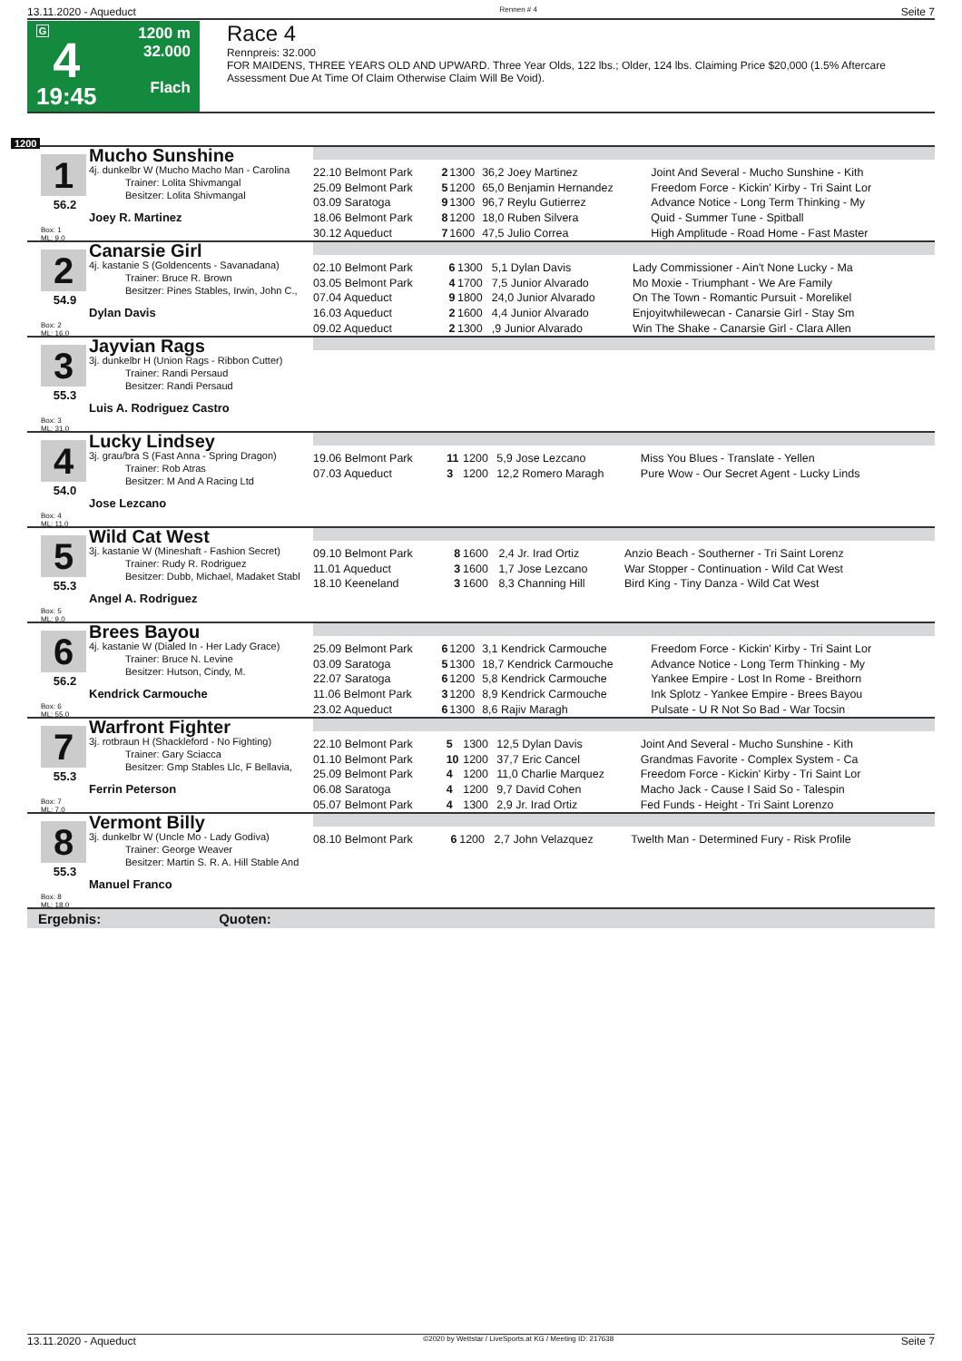13.11.2020 - Aqueduct Rennen # 4 Seite 7
G
4
19:45
1200 m
32.000
Flach
Race 4
Rennpreis: 32.000
FOR MAIDENS, THREE YEARS OLD AND UPWARD. Three Year Olds, 122 lbs.; Older, 124 lbs. Claiming Price $20,000 (1.5% Aftercare Assessment Due At Time Of Claim Otherwise Claim Will Be Void).
1200
1
56.2
Box: 1
ML: 9,0
Mucho Sunshine
4j. dunkelbr W (Mucho Macho Man - Carolina
Trainer: Lolita Shivmangal
Besitzer: Lolita Shivmangal
Joey R. Martinez
| 22.10 Belmont Park | 2 | 1300 | 36,2 Joey Martinez | Joint And Several - Mucho Sunshine - Kith |
| 25.09 Belmont Park | 5 | 1200 | 65,0 Benjamin Hernandez | Freedom Force - Kickin' Kirby - Tri Saint Lor |
| 03.09 Saratoga | 9 | 1300 | 96,7 Reylu Gutierrez | Advance Notice - Long Term Thinking - My |
| 18.06 Belmont Park | 8 | 1200 | 18,0 Ruben Silvera | Quid - Summer Tune - Spitball |
| 30.12 Aqueduct | 7 | 1600 | 47,5 Julio Correa | High Amplitude - Road Home - Fast Master |
2
54.9
Box: 2
ML: 16,0
Canarsie Girl
4j. kastanie S (Goldencents - Savanadana)
Trainer: Bruce R. Brown
Besitzer: Pines Stables, Irwin, John C.,
Dylan Davis
| 02.10 Belmont Park | 6 | 1300 | 5,1 Dylan Davis | Lady Commissioner - Ain't None Lucky - Ma |
| 03.05 Belmont Park | 4 | 1700 | 7,5 Junior Alvarado | Mo Moxie - Triumphant - We Are Family |
| 07.04 Aqueduct | 9 | 1800 | 24,0 Junior Alvarado | On The Town - Romantic Pursuit - Morelikel |
| 16.03 Aqueduct | 2 | 1600 | 4,4 Junior Alvarado | Enjoyitwhilewecan - Canarsie Girl - Stay Sm |
| 09.02 Aqueduct | 2 | 1300 | ,9 Junior Alvarado | Win The Shake - Canarsie Girl - Clara Allen |
3
55.3
Box: 3
ML: 31,0
Jayvian Rags
3j. dunkelbr H (Union Rags - Ribbon Cutter)
Trainer: Randi Persaud
Besitzer: Randi Persaud
Luis A. Rodriguez Castro
4
54.0
Box: 4
ML: 11,0
Lucky Lindsey
3j. grau/bra S (Fast Anna - Spring Dragon)
Trainer: Rob Atras
Besitzer: M And A Racing Ltd
Jose Lezcano
| 19.06 Belmont Park | 11 | 1200 | 5,9 Jose Lezcano | Miss You Blues - Translate - Yellen |
| 07.03 Aqueduct | 3 | 1200 | 12,2 Romero Maragh | Pure Wow - Our Secret Agent - Lucky Linds |
5
55.3
Box: 5
ML: 9,0
Wild Cat West
3j. kastanie W (Mineshaft - Fashion Secret)
Trainer: Rudy R. Rodriguez
Besitzer: Dubb, Michael, Madaket Stabl
Angel A. Rodriguez
| 09.10 Belmont Park | 8 | 1600 | 2,4 Jr. Irad Ortiz | Anzio Beach - Southerner - Tri Saint Lorenz |
| 11.01 Aqueduct | 3 | 1600 | 1,7 Jose Lezcano | War Stopper - Continuation - Wild Cat West |
| 18.10 Keeneland | 3 | 1600 | 8,3 Channing Hill | Bird King - Tiny Danza - Wild Cat West |
6
56.2
Box: 6
ML: 55,0
Brees Bayou
4j. kastanie W (Dialed In - Her Lady Grace)
Trainer: Bruce N. Levine
Besitzer: Hutson, Cindy, M.
Kendrick Carmouche
| 25.09 Belmont Park | 6 | 1200 | 3,1 Kendrick Carmouche | Freedom Force - Kickin' Kirby - Tri Saint Lor |
| 03.09 Saratoga | 5 | 1300 | 18,7 Kendrick Carmouche | Advance Notice - Long Term Thinking - My |
| 22.07 Saratoga | 6 | 1200 | 5,8 Kendrick Carmouche | Yankee Empire - Lost In Rome - Breithorn |
| 11.06 Belmont Park | 3 | 1200 | 8,9 Kendrick Carmouche | Ink Splotz - Yankee Empire - Brees Bayou |
| 23.02 Aqueduct | 6 | 1300 | 8,6 Rajiv Maragh | Pulsate - U R Not So Bad - War Tocsin |
7
55.3
Box: 7
ML: 7,0
Warfront Fighter
3j. rotbraun H (Shackleford - No Fighting)
Trainer: Gary Sciacca
Besitzer: Gmp Stables Llc, F Bellavia,
Ferrin Peterson
| 22.10 Belmont Park | 5 | 1300 | 12,5 Dylan Davis | Joint And Several - Mucho Sunshine - Kith |
| 01.10 Belmont Park | 10 | 1200 | 37,7 Eric Cancel | Grandmas Favorite - Complex System - Ca |
| 25.09 Belmont Park | 4 | 1200 | 11,0 Charlie Marquez | Freedom Force - Kickin' Kirby - Tri Saint Lor |
| 06.08 Saratoga | 4 | 1200 | 9,7 David Cohen | Macho Jack - Cause I Said So - Talespin |
| 05.07 Belmont Park | 4 | 1300 | 2,9 Jr. Irad Ortiz | Fed Funds - Height - Tri Saint Lorenzo |
8
55.3
Box: 8
ML: 18,0
Vermont Billy
3j. dunkelbr W (Uncle Mo - Lady Godiva)
Trainer: George Weaver
Besitzer: Martin S. R. A. Hill Stable And
Manuel Franco
| 08.10 Belmont Park | 6 | 1200 | 2,7 John Velazquez | Twelth Man - Determined Fury - Risk Profile |
Ergebnis: Quoten:
13.11.2020 - Aqueduct ©2020 by Wettstar / LiveSports.at KG / Meeting ID: 217638 Seite 7